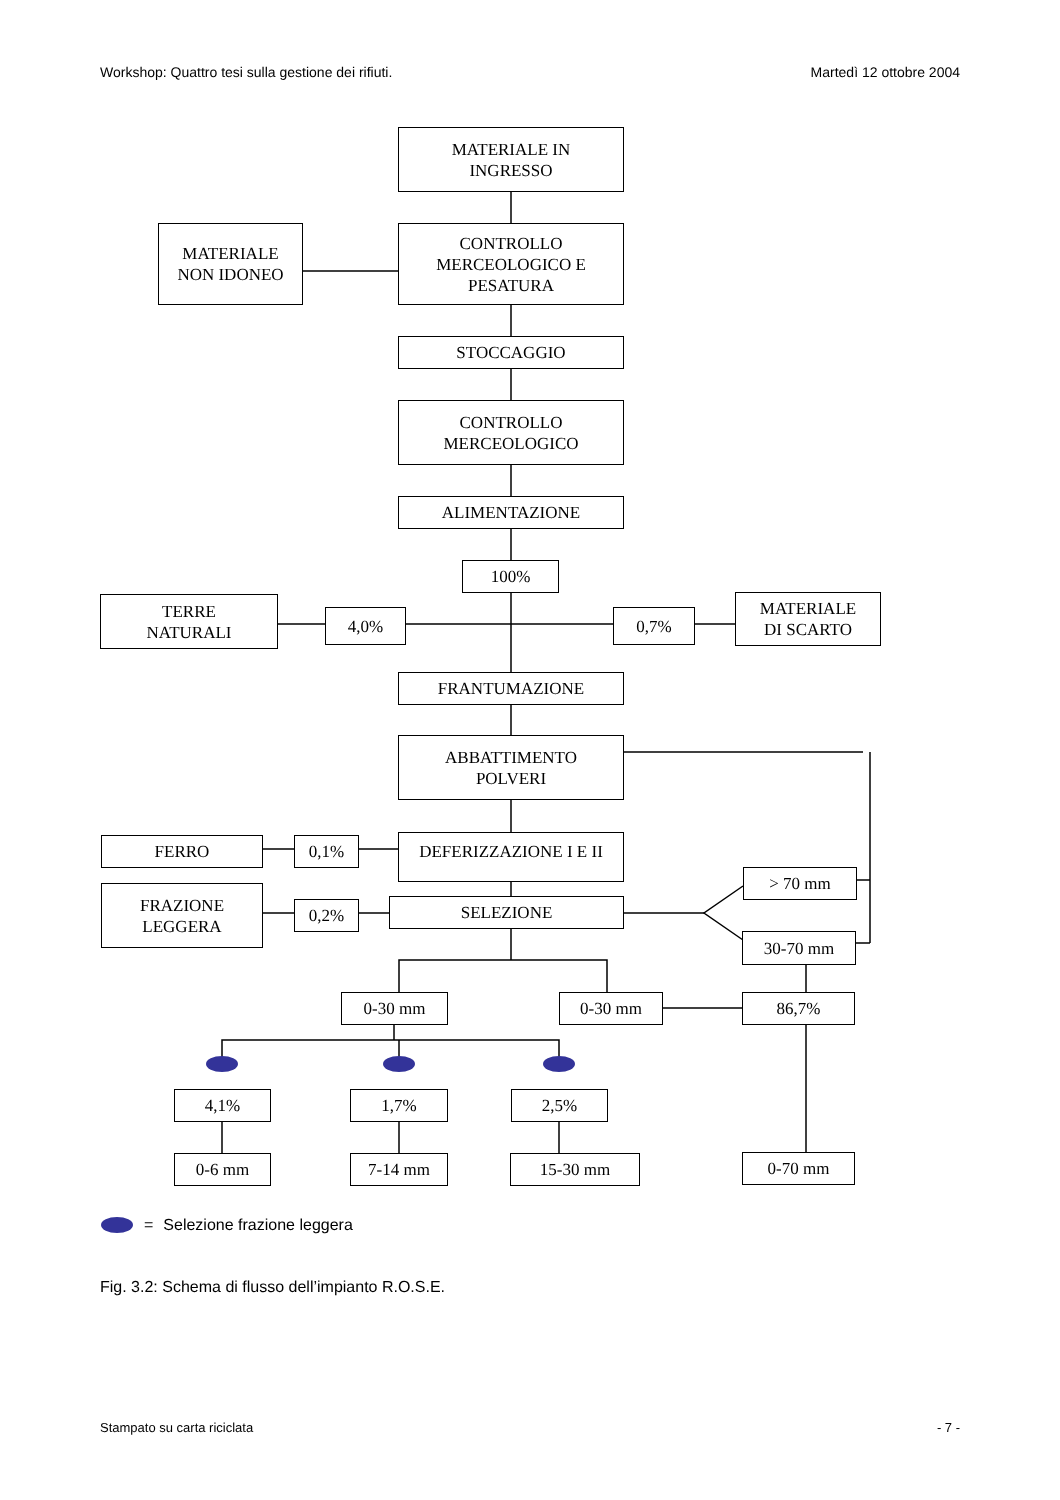Workshop: Quattro tesi sulla gestione dei rifiuti. Martedì 12 ottobre 2004
MATERIALE IN
INGRESSO
MATERIALE
NON IDONEO
CONTROLLO
MERCEOLOGICO E
PESATURA
STOCCAGGIO
CONTROLLO
MERCEOLOGICO
ALIMENTAZIONE
100%
TERRE
NATURALI
4,0% 0,7%
MATERIALE
DI SCARTO
FRANTUMAZIONE
ABBATTIMENTO
POLVERI
FERRO 0,1% DEFERIZZAZIONE I E II
FRAZIONE
LEGGERA
0,2% SELEZIONE
> 70 mm
30-70 mm
0-30 mm 0-30 mm 86,7%
4,1% 1,7% 2,5%
0-6 mm 7-14 mm 15-30 mm 0-70 mm
= Selezione frazione leggera
Fig. 3.2: Schema di flusso dell’impianto R.O.S.E.
Stampato su carta riciclata - 7 -